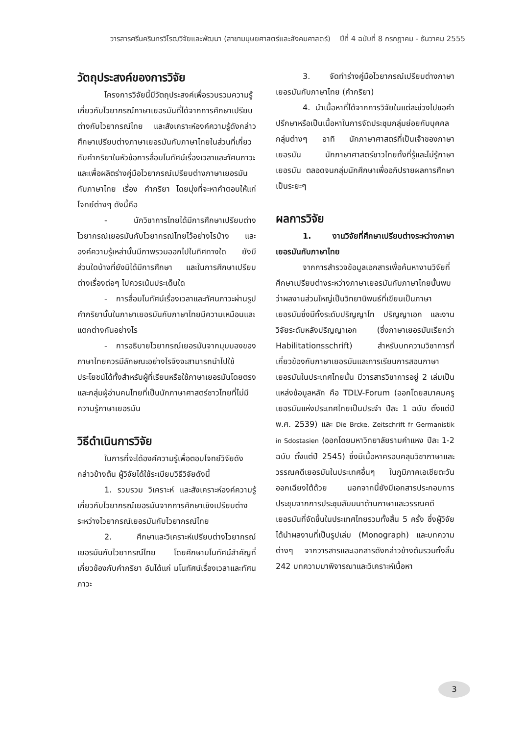วารสารศรีนครินทรวิโรฒวิจัยและพัฒนา (สาขามนุษยศาสตร์และสังคมศาสตร์) ปีที่ 4 ฉบับที่ 8 กรกฎาคม - ธันวาคม 2555
วัตถุประสงค์ของการวิจัย
โครงการวิจัยนี้มีวัตถุประสงค์เพื่อรวบรวมความรู้เกี่ยวกับไวยากรณ์ภาษาเยอรมันที่ได้จากการศึกษาเปรียบต่างกับไวยากรณ์ไทย และสังเคราะห์องค์ความรู้ดังกล่าว ศึกษาเปรียบต่างภาษาเยอรมันกับภาษาไทยในส่วนที่เกี่ยวกับคำกริยาในหัวข้อการสื่อมโนทัศน์เรื่องเวลาและทัศนภาวะ และเพื่อผลิตร่างคู่มือไวยากรณ์เปรียบต่างภาษาเยอรมันกับภาษาไทย เรื่อง คำกริยา โดยมุ่งที่จะหาคำตอบให้แก่โจทย์ต่างๆ ดังนี้คือ
- นักวิชาการไทยได้มีการศึกษาเปรียบต่างไวยากรณ์เยอรมันกับไวยากรณ์ไทยไว้อย่างไรบ้าง และองค์ความรู้เหล่านั้นมีภาพรวมออกไปในทิศทางใด ยังมีส่วนใดบ้างที่ยังมิได้มีการศึกษา และในการศึกษาเปรียบต่างเรื่องต่อๆ ไปควรเน้นประเด็นใด
- การสื่อมโนทัศน์เรื่องเวลาและทัศนภาวะผ่านรูปคำกริยานั้นในภาษาเยอรมันกับภาษาไทยมีความเหมือนและแตกต่างกันอย่างไร
- การอธิบายไวยากรณ์เยอรมันจากมุมมองของภาษาไทยควรมีลักษณะอย่างไรจึงจะสามารถนำไปใช้ประโยชน์ได้ทั้งสำหรับผู้ที่เรียนหรือใช้ภาษาเยอรมันโดยตรง และกลุ่มผู้อ่านคนไทยที่เป็นนักภาษาศาสตร์ชาวไทยที่ไม่มีความรู้ภาษาเยอรมัน
วิธีดำเนินการวิจัย
ในการที่จะได้องค์ความรู้เพื่อตอบโจทย์วิจัยดังกล่าวข้างต้น ผู้วิจัยได้ใช้ระเบียบวิธีวิจัยดังนี้
1. รวบรวม วิเคราะห์ และสังเคราะห์องค์ความรู้เกี่ยวกับไวยากรณ์เยอรมันจากการศึกษาเชิงเปรียบต่างระหว่างไวยากรณ์เยอรมันกับไวยากรณ์ไทย
2. ศึกษาและวิเคราะห์เปรียบต่างไวยากรณ์เยอรมันกับไวยากรณ์ไทย โดยศึกษามโนทัศน์สำคัญที่เกี่ยวข้องกับคำกริยา อันได้แก่ มโนทัศน์เรื่องเวลาและทัศนภาวะ
3. จัดทำร่างคู่มือไวยากรณ์เปรียบต่างภาษาเยอรมันกับภาษาไทย (คำกริยา)
4. นำเนื้อหาที่ได้จากการวิจัยในแต่ละช่วงไปขอคำปรึกษาหรือเป็นเนื้อหาในการจัดประชุมกลุ่มย่อยกับบุคคลกลุ่มต่างๆ อาทิ นักภาษาศาสตร์ที่เป็นเจ้าของภาษาเยอรมัน นักภาษาศาสตร์ชาวไทยทั้งที่รู้และไม่รู้ภาษาเยอรมัน ตลอดจนกลุ่มนักศึกษาเพื่ออภิปรายผลการศึกษาเป็นระยะๆ
ผลการวิจัย
1. งานวิจัยที่ศึกษาเปรียบต่างระหว่างภาษาเยอรมันกับภาษาไทย
จากการสำรวจข้อมูลเอกสารเพื่อค้นหางานวิจัยที่ศึกษาเปรียบต่างระหว่างภาษาเยอรมันกับภาษาไทยนั้นพบว่าผลงานส่วนใหญ่เป็นวิทยานิพนธ์ที่เขียนเป็นภาษาเยอรมันซึ่งมีทั้งระดับปริญญาโท ปริญญาเอก และงานวิจัยระดับหลังปริญญาเอก (ซึ่งภาษาเยอรมันเรียกว่า Habilitationsschrift) สำหรับบทความวิชาการที่เกี่ยวข้องกับภาษาเยอรมันและการเรียนการสอนภาษาเยอรมันในประเทศไทยนั้น มีวารสารวิชาการอยู่ 2 เล่มเป็นแหล่งข้อมูลหลัก คือ TDLV-Forum (ออกโดยสมาคมครูเยอรมันแห่งประเทศไทยเป็นประจำ ปีละ 1 ฉบับ ตั้งแต่ปี พ.ศ. 2539) และ Die Brcke. Zeitschrift fr Germanistik in Sdostasien (ออกโดยมหาวิทยาลัยรามคำแหง ปีละ 1-2 ฉบับ ตั้งแต่ปี 2545) ซึ่งมีเนื้อหาครอบคลุมวิชาภาษาและวรรณคดีเยอรมันในประเทศอื่นๆ ในภูมิภาคเอเชียตะวันออกเฉียงใต้ด้วย นอกจากนี้ยังมีเอกสารประกอบการประชุมจากการประชุมสัมมนาด้านภาษาและวรรณคดีเยอรมันที่จัดขึ้นในประเทศไทยรวมทั้งสิ้น 5 ครั้ง ซึ่งผู้วิจัยได้นำผลงานที่เป็นรูปเล่ม (Monograph) และบทความต่างๆ จากวารสารและเอกสารดังกล่าวข้างต้นรวมทั้งสิ้น 242 บทความมาพิจารณาและวิเคราะห์เนื้อหา
3